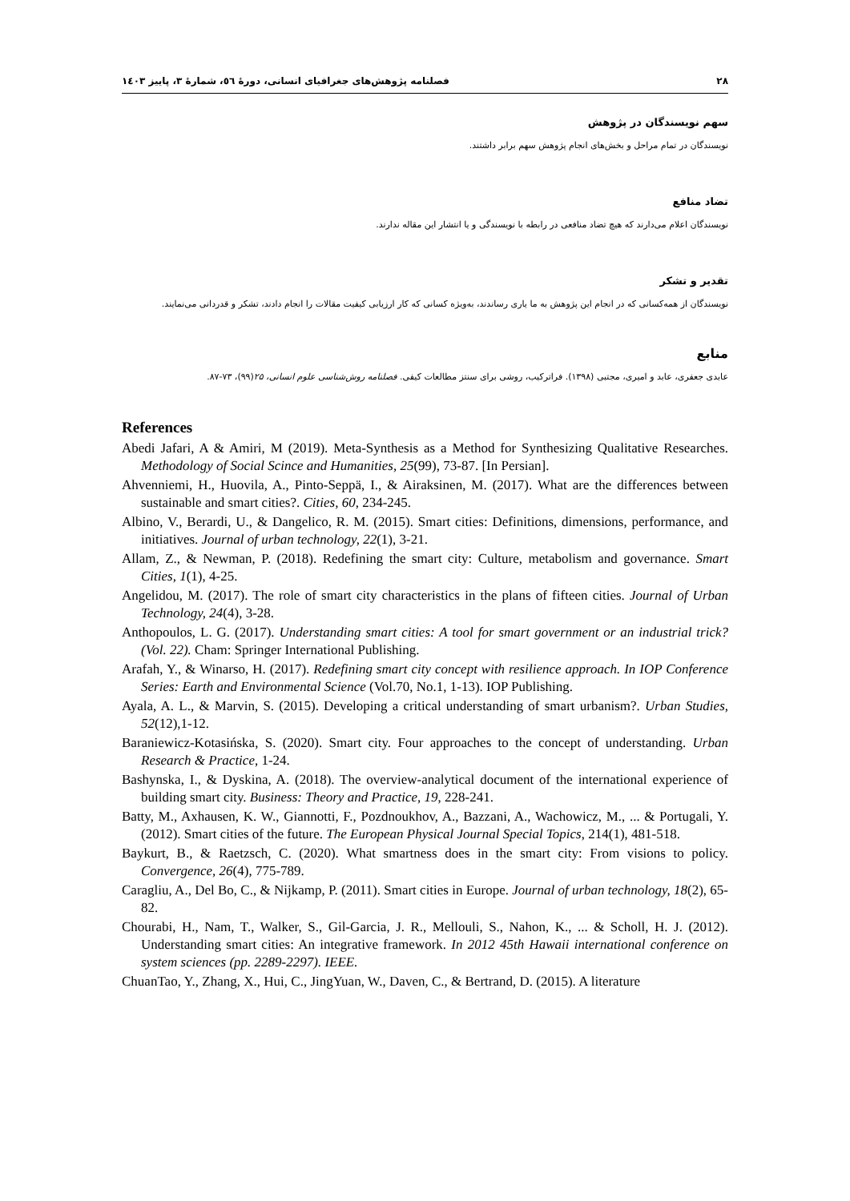۲۸ فصلنامه پژوهش‌های جغرافیای انسانی، دورهٔ ٥٦، شمارهٔ ۳، پاییز ١٤٠٣
سهم نویسندگان در پژوهش
نویسندگان در تمام مراحل و بخش‌های انجام پژوهش سهم برابر داشتند.
تضاد منافع
نویسندگان اعلام می‌دارند که هیچ تضاد منافعی در رابطه با نویسندگی و یا انتشار این مقاله ندارند.
تقدیر و تشکر
نویسندگان از همه‌کسانی که در انجام این پژوهش به ما یاری رساندند، به‌ویژه کسانی که کار ارزیابی کیفیت مقالات را انجام دادند، تشکر و قدردانی می‌نمایند.
منابع
عابدی جعفری، عابد و امیری، مجتبی (۱۳۹۸). فراترکیب، روشی برای سنتز مطالعات کیفی. فصلنامه روش‌شناسی علوم انسانی، ۲۵(۹۹)، ۷۳-۸۷.
References
Abedi Jafari, A & Amiri, M (2019). Meta-Synthesis as a Method for Synthesizing Qualitative Researches. Methodology of Social Scince and Humanities, 25(99), 73-87. [In Persian].
Ahvenniemi, H., Huovila, A., Pinto-Seppä, I., & Airaksinen, M. (2017). What are the differences between sustainable and smart cities?. Cities, 60, 234-245.
Albino, V., Berardi, U., & Dangelico, R. M. (2015). Smart cities: Definitions, dimensions, performance, and initiatives. Journal of urban technology, 22(1), 3-21.
Allam, Z., & Newman, P. (2018). Redefining the smart city: Culture, metabolism and governance. Smart Cities, 1(1), 4-25.
Angelidou, M. (2017). The role of smart city characteristics in the plans of fifteen cities. Journal of Urban Technology, 24(4), 3-28.
Anthopoulos, L. G. (2017). Understanding smart cities: A tool for smart government or an industrial trick? (Vol. 22). Cham: Springer International Publishing.
Arafah, Y., & Winarso, H. (2017). Redefining smart city concept with resilience approach. In IOP Conference Series: Earth and Environmental Science (Vol.70, No.1, 1-13). IOP Publishing.
Ayala, A. L., & Marvin, S. (2015). Developing a critical understanding of smart urbanism?. Urban Studies, 52(12),1-12.
Baraniewicz-Kotasińska, S. (2020). Smart city. Four approaches to the concept of understanding. Urban Research & Practice, 1-24.
Bashynska, I., & Dyskina, A. (2018). The overview-analytical document of the international experience of building smart city. Business: Theory and Practice, 19, 228-241.
Batty, M., Axhausen, K. W., Giannotti, F., Pozdnoukhov, A., Bazzani, A., Wachowicz, M., ... & Portugali, Y. (2012). Smart cities of the future. The European Physical Journal Special Topics, 214(1), 481-518.
Baykurt, B., & Raetzsch, C. (2020). What smartness does in the smart city: From visions to policy. Convergence, 26(4), 775-789.
Caragliu, A., Del Bo, C., & Nijkamp, P. (2011). Smart cities in Europe. Journal of urban technology, 18(2), 65-82.
Chourabi, H., Nam, T., Walker, S., Gil-Garcia, J. R., Mellouli, S., Nahon, K., ... & Scholl, H. J. (2012). Understanding smart cities: An integrative framework. In 2012 45th Hawaii international conference on system sciences (pp. 2289-2297). IEEE.
ChuanTao, Y., Zhang, X., Hui, C., JingYuan, W., Daven, C., & Bertrand, D. (2015). A literature